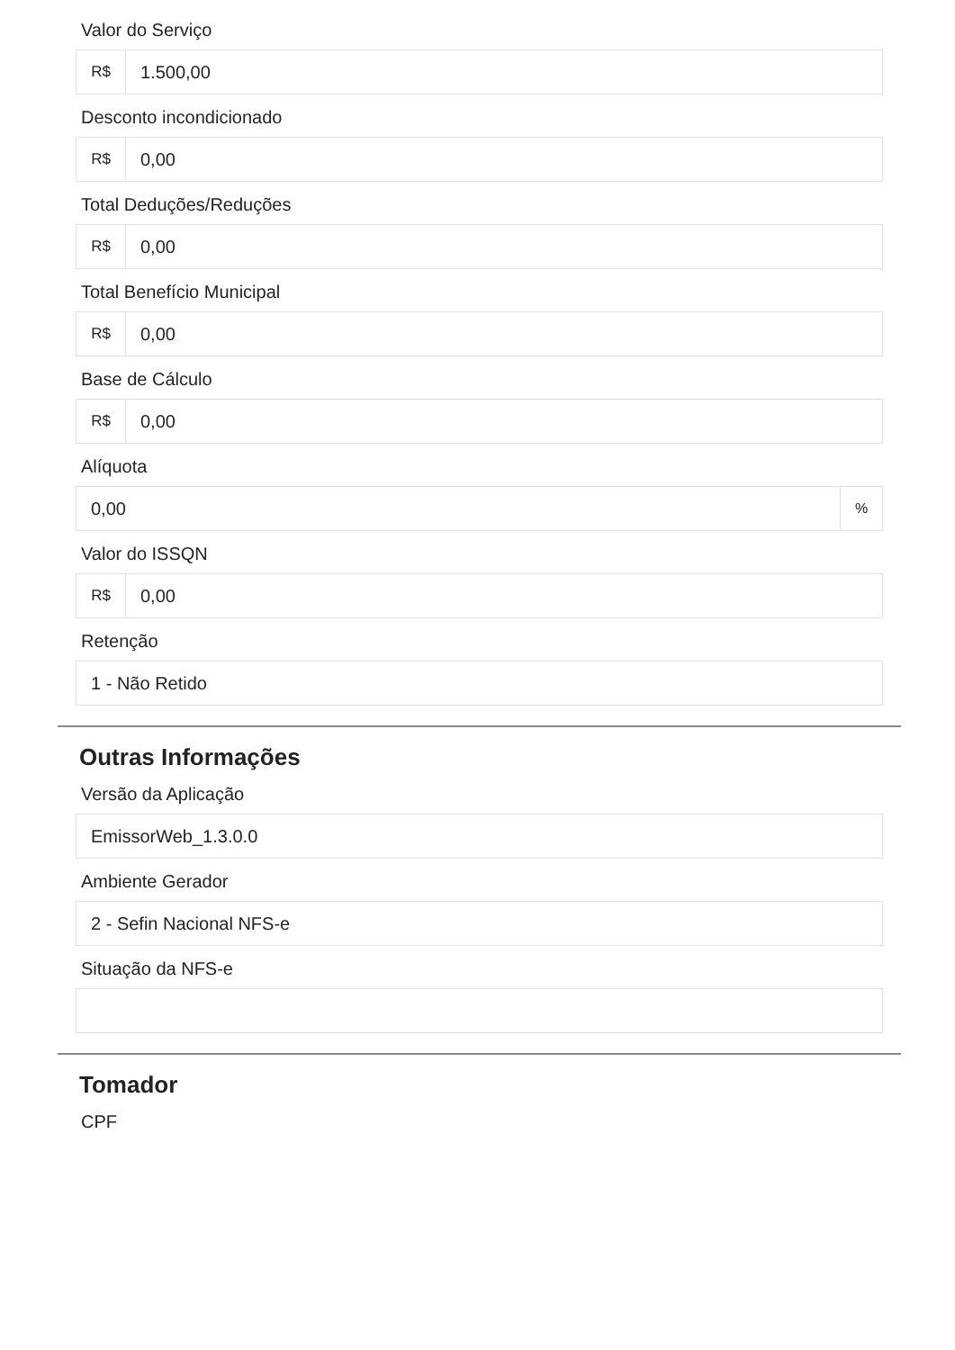Valor do Serviço
R$
1.500,00
Desconto incondicionado
R$
0,00
Total Deduções/Reduções
R$
0,00
Total Benefício Municipal
R$
0,00
Base de Cálculo
R$
0,00
Alíquota
0,00
%
Valor do ISSQN
R$
0,00
Retenção
1 - Não Retido
Outras Informações
Versão da Aplicação
EmissorWeb_1.3.0.0
Ambiente Gerador
2 - Sefin Nacional NFS-e
Situação da NFS-e
Tomador
CPF